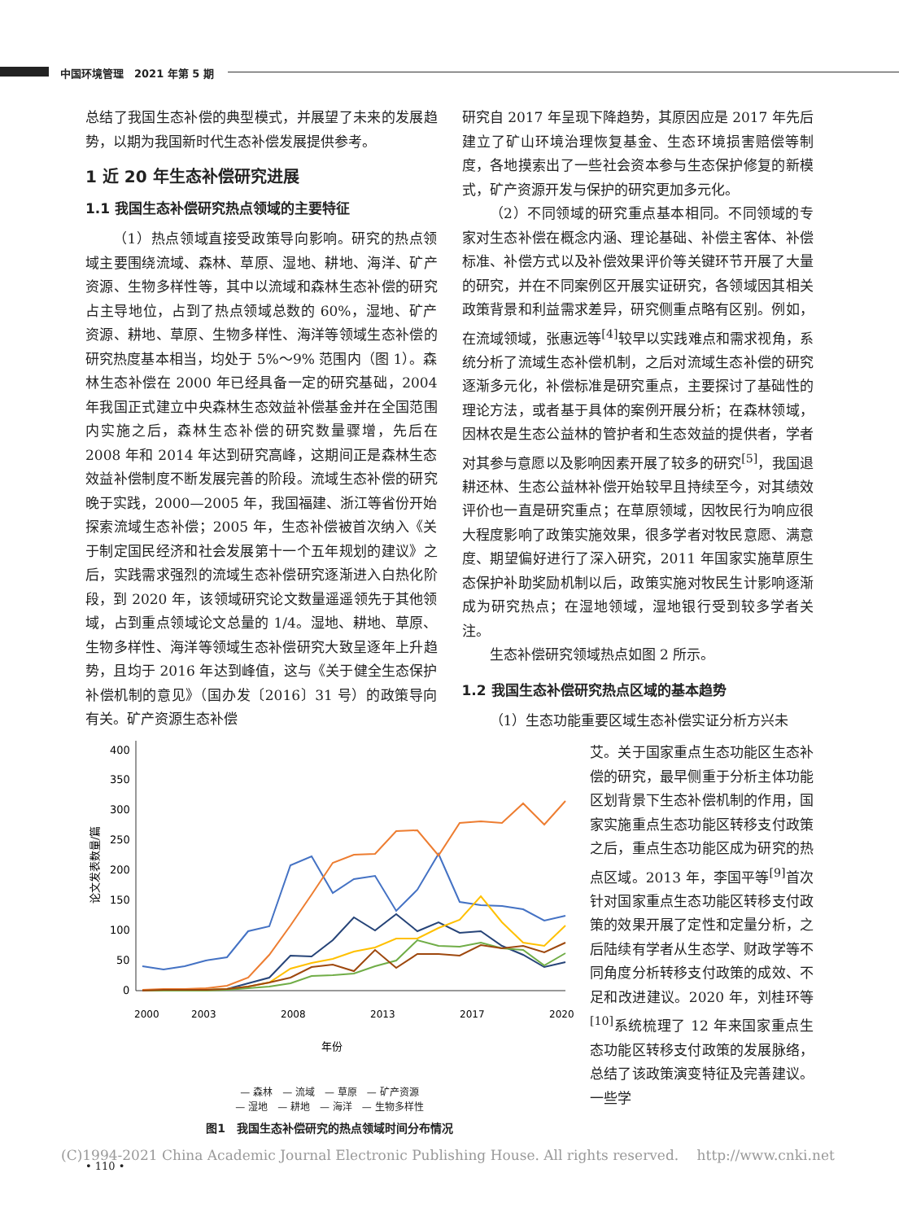中国环境管理　2021 年第 5 期
总结了我国生态补偿的典型模式，并展望了未来的发展趋势，以期为我国新时代生态补偿发展提供参考。
1 近 20 年生态补偿研究进展
1.1 我国生态补偿研究热点领域的主要特征
（1）热点领域直接受政策导向影响。研究的热点领域主要围绕流域、森林、草原、湿地、耕地、海洋、矿产资源、生物多样性等，其中以流域和森林生态补偿的研究占主导地位，占到了热点领域总数的 60%，湿地、矿产资源、耕地、草原、生物多样性、海洋等领域生态补偿的研究热度基本相当，均处于 5%～9% 范围内（图 1）。森林生态补偿在 2000 年已经具备一定的研究基础，2004 年我国正式建立中央森林生态效益补偿基金并在全国范围内实施之后，森林生态补偿的研究数量骤增，先后在 2008 年和 2014 年达到研究高峰，这期间正是森林生态效益补偿制度不断发展完善的阶段。流域生态补偿的研究晚于实践，2000—2005 年，我国福建、浙江等省份开始探索流域生态补偿；2005 年，生态补偿被首次纳入《关于制定国民经济和社会发展第十一个五年规划的建议》之后，实践需求强烈的流域生态补偿研究逐渐进入白热化阶段，到 2020 年，该领域研究论文数量遥遥领先于其他领域，占到重点领域论文总量的 1/4。湿地、耕地、草原、生物多样性、海洋等领域生态补偿研究大致呈逐年上升趋势，且均于 2016 年达到峰值，这与《关于健全生态保护补偿机制的意见》（国办发〔2016〕31 号）的政策导向有关。矿产资源生态补偿
研究自 2017 年呈现下降趋势，其原因应是 2017 年先后建立了矿山环境治理恢复基金、生态环境损害赔偿等制度，各地摸索出了一些社会资本参与生态保护修复的新模式，矿产资源开发与保护的研究更加多元化。
（2）不同领域的研究重点基本相同。不同领域的专家对生态补偿在概念内涵、理论基础、补偿主客体、补偿标准、补偿方式以及补偿效果评价等关键环节开展了大量的研究，并在不同案例区开展实证研究，各领域因其相关政策背景和利益需求差异，研究侧重点略有区别。例如，在流域领域，张惠远等<sup>[4]</sup>较早以实践难点和需求视角，系统分析了流域生态补偿机制，之后对流域生态补偿的研究逐渐多元化，补偿标准是研究重点，主要探讨了基础性的理论方法，或者基于具体的案例开展分析；在森林领域，因林农是生态公益林的管护者和生态效益的提供者，学者对其参与意愿以及影响因素开展了较多的研究<sup>[5]</sup>，我国退耕还林、生态公益林补偿开始较早且持续至今，对其绩效评价也一直是研究重点；在草原领域，因牧民行为响应很大程度影响了政策实施效果，很多学者对牧民意愿、满意度、期望偏好进行了深入研究，2011 年国家实施草原生态保护补助奖励机制以后，政策实施对牧民生计影响逐渐成为研究热点；在湿地领域，湿地银行受到较多学者关注。
生态补偿研究领域热点如图 2 所示。
1.2 我国生态补偿研究热点区域的基本趋势
（1）生态功能重要区域生态补偿实证分析方兴未
400
350
300
250
200
150
100
50
0
论文发表数量/篇
2000
2003
2008
2013
2017
2020
年份
— 森林　— 流域　— 草原　— 矿产资源
— 湿地　— 耕地　— 海洋　— 生物多样性
图1　我国生态补偿研究的热点领域时间分布情况
艾。关于国家重点生态功能区生态补偿的研究，最早侧重于分析主体功能区划背景下生态补偿机制的作用，国家实施重点生态功能区转移支付政策之后，重点生态功能区成为研究的热点区域。2013 年，李国平等<sup>[9]</sup>首次针对国家重点生态功能区转移支付政策的效果开展了定性和定量分析，之后陆续有学者从生态学、财政学等不同角度分析转移支付政策的成效、不足和改进建议。2020 年，刘桂环等<sup>[10]</sup>系统梳理了 12 年来国家重点生态功能区转移支付政策的发展脉络，总结了该政策演变特征及完善建议。一些学
(C)1994-2021 China Academic Journal Electronic Publishing House. All rights reserved.　 http://www.cnki.net
• 110 •